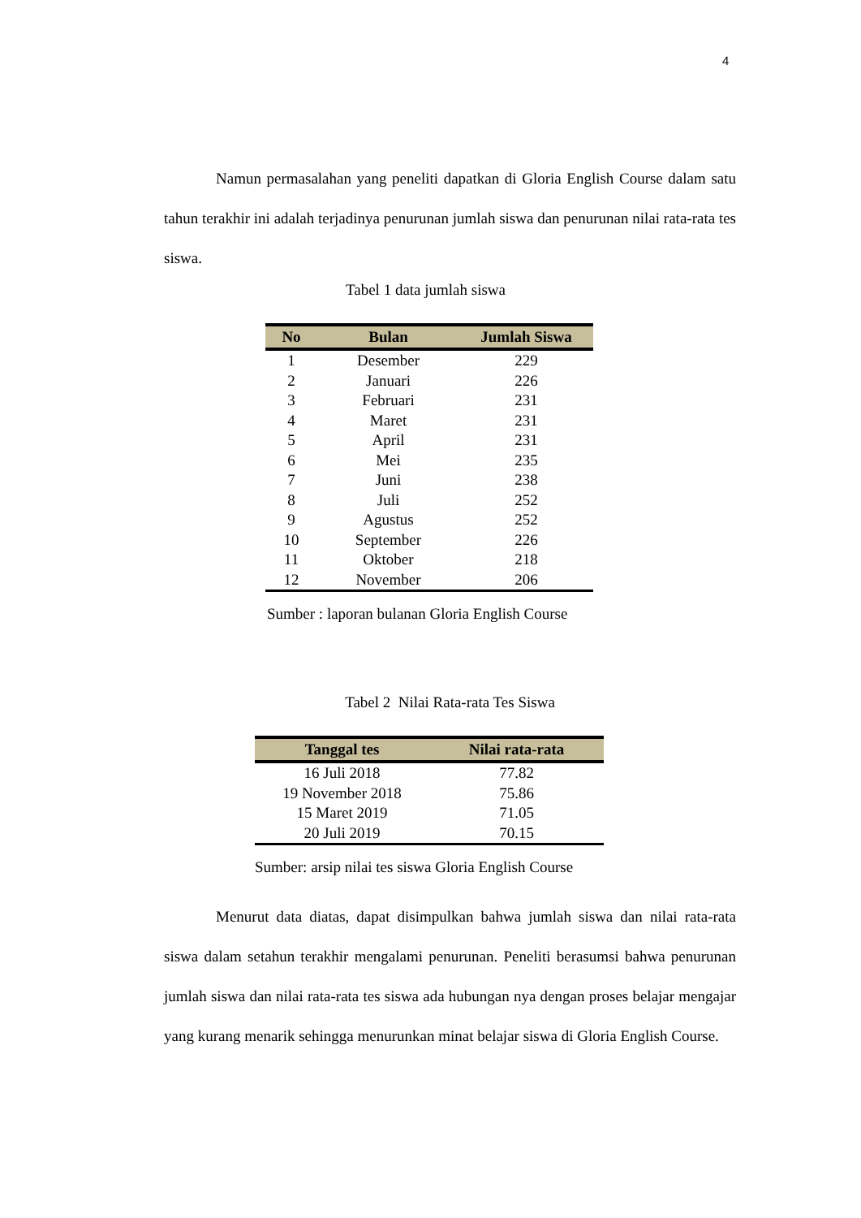4
Namun permasalahan yang peneliti dapatkan di Gloria English Course dalam satu tahun terakhir ini adalah terjadinya penurunan jumlah siswa dan penurunan nilai rata-rata tes siswa.
Tabel 1 data jumlah siswa
| No | Bulan | Jumlah Siswa |
| --- | --- | --- |
| 1 | Desember | 229 |
| 2 | Januari | 226 |
| 3 | Februari | 231 |
| 4 | Maret | 231 |
| 5 | April | 231 |
| 6 | Mei | 235 |
| 7 | Juni | 238 |
| 8 | Juli | 252 |
| 9 | Agustus | 252 |
| 10 | September | 226 |
| 11 | Oktober | 218 |
| 12 | November | 206 |
Sumber : laporan bulanan Gloria English Course
Tabel 2 Nilai Rata-rata Tes Siswa
| Tanggal tes | Nilai rata-rata |
| --- | --- |
| 16 Juli 2018 | 77.82 |
| 19 November 2018 | 75.86 |
| 15 Maret 2019 | 71.05 |
| 20 Juli 2019 | 70.15 |
Sumber: arsip nilai tes siswa Gloria English Course
Menurut data diatas, dapat disimpulkan bahwa jumlah siswa dan nilai rata-rata siswa dalam setahun terakhir mengalami penurunan. Peneliti berasumsi bahwa penurunan jumlah siswa dan nilai rata-rata tes siswa ada hubungan nya dengan proses belajar mengajar yang kurang menarik sehingga menurunkan minat belajar siswa di Gloria English Course.